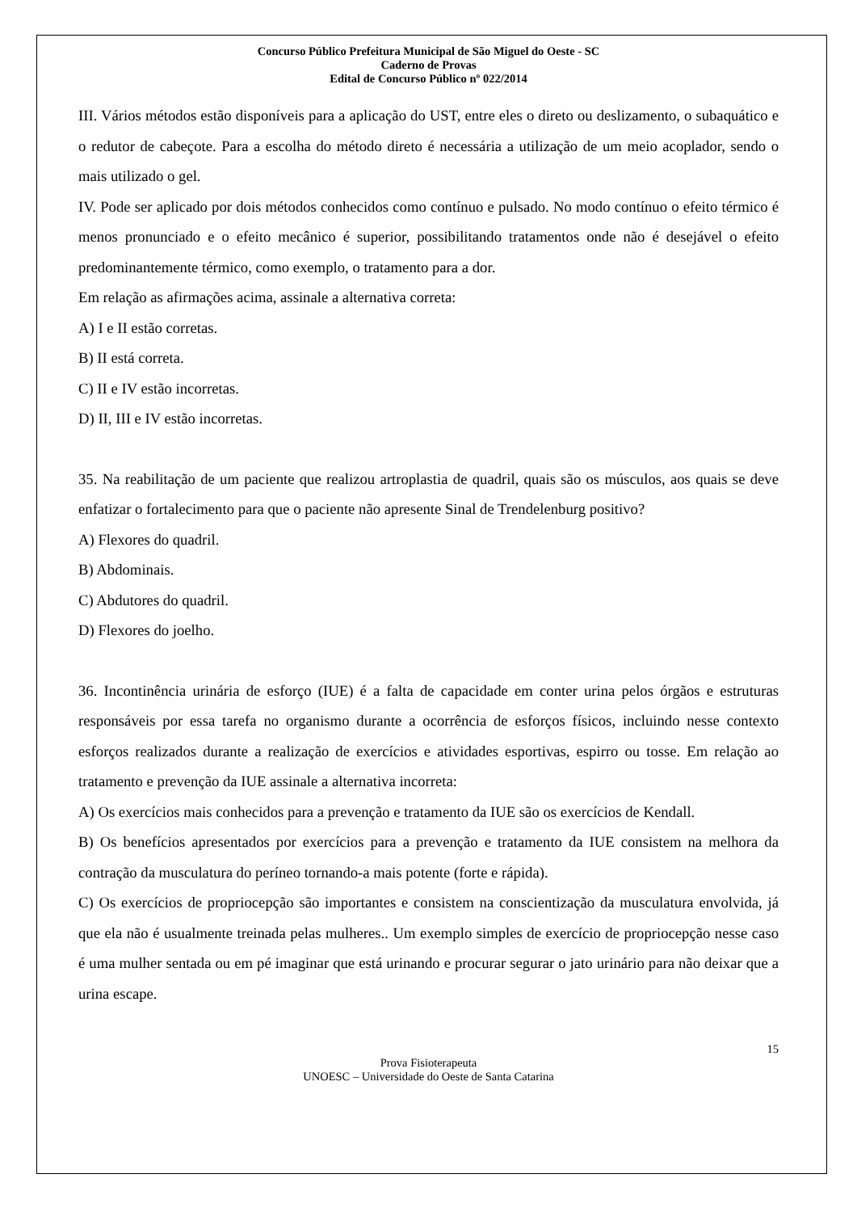Concurso Público Prefeitura Municipal de São Miguel do Oeste - SC
Caderno de Provas
Edital de Concurso Público nº 022/2014
III. Vários métodos estão disponíveis para a aplicação do UST, entre eles o direto ou deslizamento, o subaquático e o redutor de cabeçote. Para a escolha do método direto é necessária a utilização de um meio acoplador, sendo o mais utilizado o gel.
IV. Pode ser aplicado por dois métodos conhecidos como contínuo e pulsado. No modo contínuo o efeito térmico é menos pronunciado e o efeito mecânico é superior, possibilitando tratamentos onde não é desejável o efeito predominantemente térmico, como exemplo, o tratamento para a dor.
Em relação as afirmações acima, assinale a alternativa correta:
A) I e II estão corretas.
B) II está correta.
C) II e IV estão incorretas.
D) II, III e IV estão incorretas.
35. Na reabilitação de um paciente que realizou artroplastia de quadril, quais são os músculos, aos quais se deve enfatizar o fortalecimento para que o paciente não apresente Sinal de Trendelenburg positivo?
A) Flexores do quadril.
B) Abdominais.
C) Abdutores do quadril.
D) Flexores do joelho.
36. Incontinência urinária de esforço (IUE) é a falta de capacidade em conter urina pelos órgãos e estruturas responsáveis por essa tarefa no organismo durante a ocorrência de esforços físicos, incluindo nesse contexto esforços realizados durante a realização de exercícios e atividades esportivas, espirro ou tosse. Em relação ao tratamento e prevenção da IUE assinale a alternativa incorreta:
A) Os exercícios mais conhecidos para a prevenção e tratamento da IUE são os exercícios de Kendall.
B) Os benefícios apresentados por exercícios para a prevenção e tratamento da IUE consistem na melhora da contração da musculatura do períneo tornando-a mais potente (forte e rápida).
C) Os exercícios de propriocepção são importantes e consistem na conscientização da musculatura envolvida, já que ela não é usualmente treinada pelas mulheres.. Um exemplo simples de exercício de propriocepção nesse caso é uma mulher sentada ou em pé imaginar que está urinando e procurar segurar o jato urinário para não deixar que a urina escape.
15
Prova Fisioterapeuta
UNOESC – Universidade do Oeste de Santa Catarina